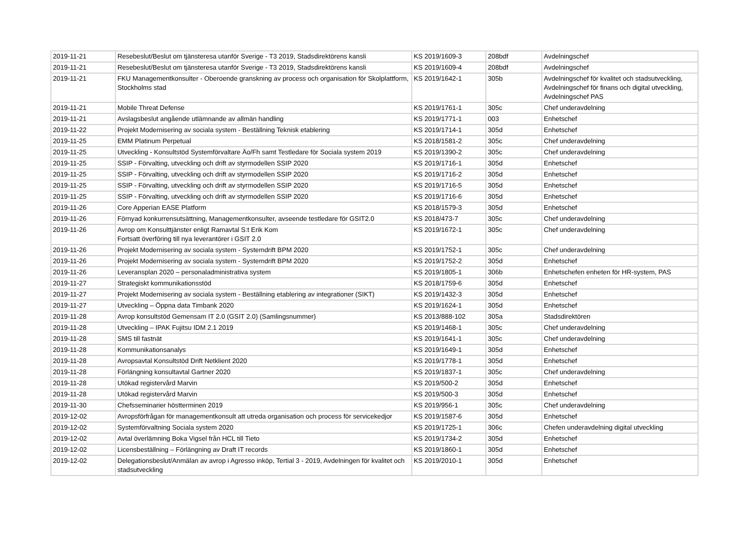| 2019-11-21 | Resebeslut/Beslut om tjänsteresa utanför Sverige - T3 2019, Stadsdirektörens kansli | KS 2019/1609-3 | 208bdf | Avdelningschef |
| 2019-11-21 | Resebeslut/Beslut om tjänsteresa utanför Sverige - T3 2019, Stadsdirektörens kansli | KS 2019/1609-4 | 208bdf | Avdelningschef |
| 2019-11-21 | FKU Managementkonsulter - Oberoende granskning av process och organisation för Skolplattform, Stockholms stad | KS 2019/1642-1 | 305b | Avdelningschef för kvalitet och stadsutveckling, Avdelningschef för finans och digital utveckling, Avdelningschef PAS |
| 2019-11-21 | Mobile Threat Defense | KS 2019/1761-1 | 305c | Chef underavdelning |
| 2019-11-21 | Avslagsbeslut angående utlämnande av allmän handling | KS 2019/1771-1 | 003 | Enhetschef |
| 2019-11-22 | Projekt Modernisering av sociala system - Beställning Teknisk etablering | KS 2019/1714-1 | 305d | Enhetschef |
| 2019-11-25 | EMM Platinum Perpetual | KS 2018/1581-2 | 305c | Chef underavdelning |
| 2019-11-25 | Utveckling - Konsultstöd Systemförvaltare Äo/Fh samt Testledare för Sociala system 2019 | KS 2019/1390-2 | 305c | Chef underavdelning |
| 2019-11-25 | SSIP - Förvalting, utveckling och drift av styrmodellen SSIP 2020 | KS 2019/1716-1 | 305d | Enhetschef |
| 2019-11-25 | SSIP - Förvalting, utveckling och drift av styrmodellen SSIP 2020 | KS 2019/1716-2 | 305d | Enhetschef |
| 2019-11-25 | SSIP - Förvalting, utveckling och drift av styrmodellen SSIP 2020 | KS 2019/1716-5 | 305d | Enhetschef |
| 2019-11-25 | SSIP - Förvalting, utveckling och drift av styrmodellen SSIP 2020 | KS 2019/1716-6 | 305d | Enhetschef |
| 2019-11-26 | Core Apperian EASE Platform | KS 2018/1579-3 | 305d | Enhetschef |
| 2019-11-26 | Förnyad konkurrensutsättning, Managementkonsulter, avseende testledare för GSIT2.0 | KS 2018/473-7 | 305c | Chef underavdelning |
| 2019-11-26 | Avrop om Konsulttjänster enligt Ramavtal S:t Erik Kom Fortsatt överföring till nya leverantörer i GSIT 2.0 | KS 2019/1672-1 | 305c | Chef underavdelning |
| 2019-11-26 | Projekt Modernisering av sociala system - Systemdrift BPM 2020 | KS 2019/1752-1 | 305c | Chef underavdelning |
| 2019-11-26 | Projekt Modernisering av sociala system - Systemdrift BPM 2020 | KS 2019/1752-2 | 305d | Enhetschef |
| 2019-11-26 | Leveransplan 2020 – personaladministrativa system | KS 2019/1805-1 | 306b | Enhetschefen enheten för HR-system, PAS |
| 2019-11-27 | Strategiskt kommunikationsstöd | KS 2018/1759-6 | 305d | Enhetschef |
| 2019-11-27 | Projekt Modernisering av sociala system - Beställning etablering av integrationer (SIKT) | KS 2019/1432-3 | 305d | Enhetschef |
| 2019-11-27 | Utveckling – Öppna data Timbank 2020 | KS 2019/1624-1 | 305d | Enhetschef |
| 2019-11-28 | Avrop konsultstöd Gemensam IT 2.0 (GSIT 2.0) (Samlingsnummer) | KS 2013/888-102 | 305a | Stadsdirektören |
| 2019-11-28 | Utveckling – IPAK Fujitsu IDM 2.1 2019 | KS 2019/1468-1 | 305c | Chef underavdelning |
| 2019-11-28 | SMS till fastnät | KS 2019/1641-1 | 305c | Chef underavdelning |
| 2019-11-28 | Kommunikationsanalys | KS 2019/1649-1 | 305d | Enhetschef |
| 2019-11-28 | Avropsavtal Konsultstöd Drift Netklient 2020 | KS 2019/1778-1 | 305d | Enhetschef |
| 2019-11-28 | Förlängning konsultavtal Gartner 2020 | KS 2019/1837-1 | 305c | Chef underavdelning |
| 2019-11-28 | Utökad registervård Marvin | KS 2019/500-2 | 305d | Enhetschef |
| 2019-11-28 | Utökad registervård Marvin | KS 2019/500-3 | 305d | Enhetschef |
| 2019-11-30 | Chefsseminarier höstterminen 2019 | KS 2019/956-1 | 305c | Chef underavdelning |
| 2019-12-02 | Avropsförfrågan för managementkonsult att utreda organisation och process för servicekedjor | KS 2019/1587-6 | 305d | Enhetschef |
| 2019-12-02 | Systemförvaltning Sociala system 2020 | KS 2019/1725-1 | 306c | Chefen underavdelning digital utveckling |
| 2019-12-02 | Avtal överlämning Boka Vigsel från HCL till Tieto | KS 2019/1734-2 | 305d | Enhetschef |
| 2019-12-02 | Licensbeställning – Förlängning av Draft IT records | KS 2019/1860-1 | 305d | Enhetschef |
| 2019-12-02 | Delegationsbeslut/Anmälan av avrop i Agresso inköp, Tertial 3 - 2019, Avdelningen för kvalitet och stadsutveckling | KS 2019/2010-1 | 305d | Enhetschef |